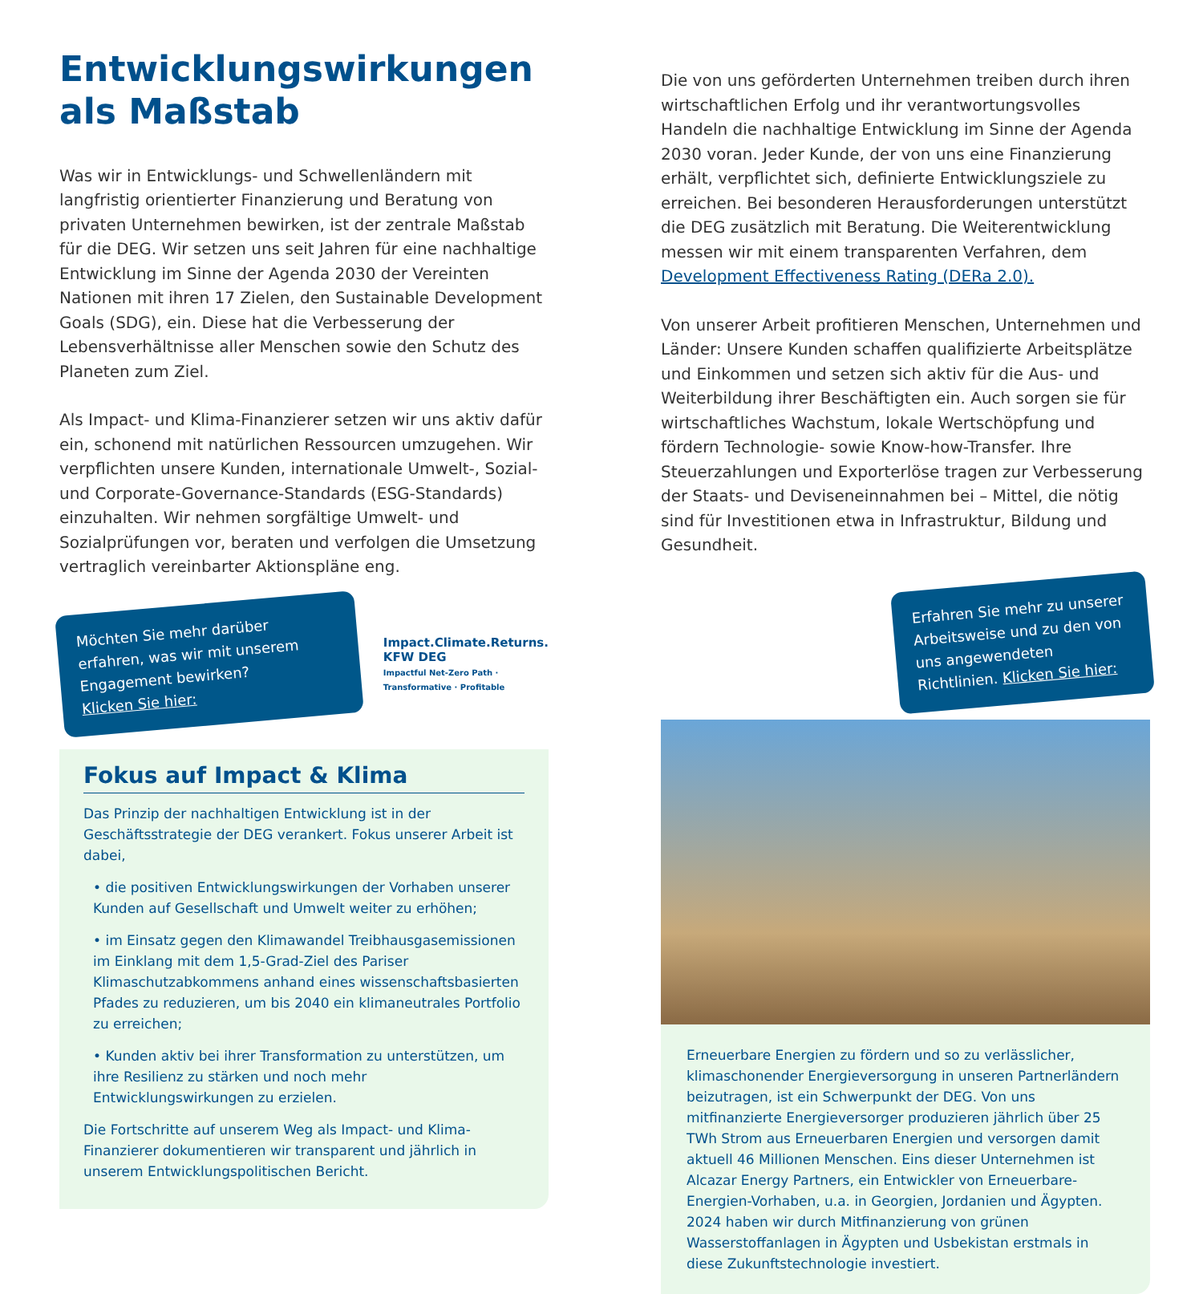Entwicklungswirkungen
als Maßstab
Was wir in Entwicklungs- und Schwellenländern mit langfristig orientierter Finanzierung und Beratung von privaten Unternehmen bewirken, ist der zentrale Maßstab für die DEG. Wir setzen uns seit Jahren für eine nachhaltige Entwicklung im Sinne der Agenda 2030 der Vereinten Nationen mit ihren 17 Zielen, den Sustainable Development Goals (SDG), ein. Diese hat die Verbesserung der Lebensverhältnisse aller Menschen sowie den Schutz des Planeten zum Ziel.
Als Impact- und Klima-Finanzierer setzen wir uns aktiv dafür ein, schonend mit natürlichen Ressourcen umzugehen. Wir verpflichten unsere Kunden, internationale Umwelt-, Sozial- und Corporate-Governance-Standards (ESG-Standards) einzuhalten. Wir nehmen sorgfältige Umwelt- und Sozialprüfungen vor, beraten und verfolgen die Umsetzung vertraglich vereinbarter Aktionspläne eng.
Möchten Sie mehr darüber erfahren, was wir mit unserem Engagement bewirken?
Klicken Sie hier:
Impact.Climate.Returns. KFW DEG
Impactful Net-Zero Path · Transformative · Profitable
Fokus auf Impact & Klima
Das Prinzip der nachhaltigen Entwicklung ist in der Geschäftsstrategie der DEG verankert. Fokus unserer Arbeit ist dabei,
• die positiven Entwicklungswirkungen der Vorhaben unserer Kunden auf Gesellschaft und Umwelt weiter zu erhöhen;
• im Einsatz gegen den Klimawandel Treibhausgasemissionen im Einklang mit dem 1,5-Grad-Ziel des Pariser Klimaschutzabkommens anhand eines wissenschaftsbasierten Pfades zu reduzieren, um bis 2040 ein klimaneutrales Portfolio zu erreichen;
• Kunden aktiv bei ihrer Transformation zu unterstützen, um ihre Resilienz zu stärken und noch mehr Entwicklungswirkungen zu erzielen.
Die Fortschritte auf unserem Weg als Impact- und Klima-Finanzierer dokumentieren wir transparent und jährlich in unserem Entwicklungspolitischen Bericht.
Die von uns geförderten Unternehmen treiben durch ihren wirtschaftlichen Erfolg und ihr verantwortungsvolles Handeln die nachhaltige Entwicklung im Sinne der Agenda 2030 voran. Jeder Kunde, der von uns eine Finanzierung erhält, verpflichtet sich, definierte Entwicklungsziele zu erreichen. Bei besonderen Herausforderungen unterstützt die DEG zusätzlich mit Beratung. Die Weiterentwicklung messen wir mit einem transparenten Verfahren, dem Development Effectiveness Rating (DERa 2.0).
Von unserer Arbeit profitieren Menschen, Unternehmen und Länder: Unsere Kunden schaffen qualifizierte Arbeitsplätze und Einkommen und setzen sich aktiv für die Aus- und Weiterbildung ihrer Beschäftigten ein. Auch sorgen sie für wirtschaftliches Wachstum, lokale Wertschöpfung und fördern Technologie- sowie Know-how-Transfer. Ihre Steuerzahlungen und Exporterlöse tragen zur Verbesserung der Staats- und Deviseneinnahmen bei – Mittel, die nötig sind für Investitionen etwa in Infrastruktur, Bildung und Gesundheit.
Erfahren Sie mehr zu unserer Arbeitsweise und zu den von uns angewendeten Richtlinien. Klicken Sie hier:
Erneuerbare Energien zu fördern und so zu verlässlicher, klimaschonender Energieversorgung in unseren Partnerländern beizutragen, ist ein Schwerpunkt der DEG. Von uns mitfinanzierte Energieversorger produzieren jährlich über 25 TWh Strom aus Erneuerbaren Energien und versorgen damit aktuell 46 Millionen Menschen. Eins dieser Unternehmen ist Alcazar Energy Partners, ein Entwickler von Erneuerbare-Energien-Vorhaben, u.a. in Georgien, Jordanien und Ägypten. 2024 haben wir durch Mitfinanzierung von grünen Wasserstoffanlagen in Ägypten und Usbekistan erstmals in diese Zukunftstechnologie investiert.